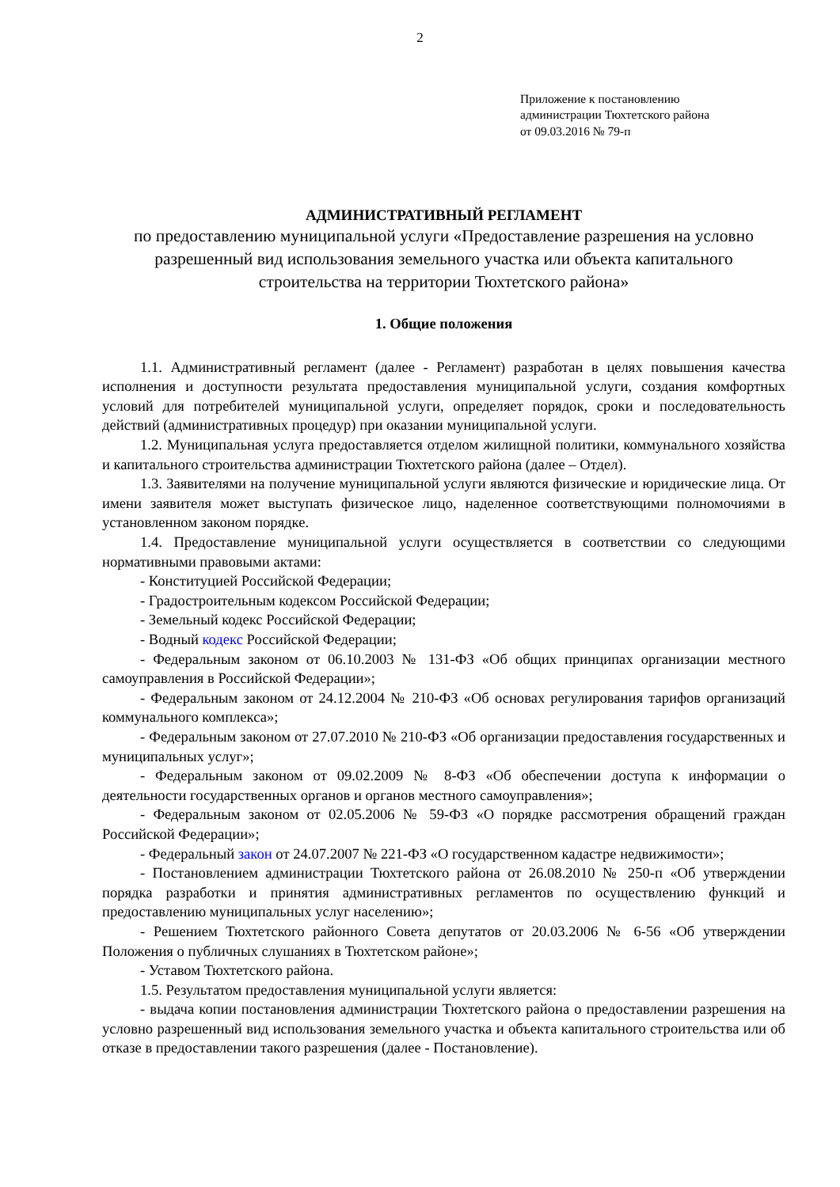2
Приложение к постановлению
администрации Тюхтетского района
от 09.03.2016 № 79-п
АДМИНИСТРАТИВНЫЙ РЕГЛАМЕНТ
по предоставлению муниципальной услуги «Предоставление разрешения на условно разрешенный вид использования земельного участка или объекта капитального строительства на территории Тюхтетского района»
1. Общие положения
1.1. Административный регламент (далее - Регламент) разработан в целях повышения качества исполнения и доступности результата предоставления муниципальной услуги, создания комфортных условий для потребителей муниципальной услуги, определяет порядок, сроки и последовательность действий (административных процедур) при оказании муниципальной услуги.
1.2. Муниципальная услуга предоставляется отделом жилищной политики, коммунального хозяйства и капитального строительства администрации Тюхтетского района (далее – Отдел).
1.3. Заявителями на получение муниципальной услуги являются физические и юридические лица. От имени заявителя может выступать физическое лицо, наделенное соответствующими полномочиями в установленном законом порядке.
1.4. Предоставление муниципальной услуги осуществляется в соответствии со следующими нормативными правовыми актами:
- Конституцией Российской Федерации;
- Градостроительным кодексом Российской Федерации;
- Земельный кодекс Российской Федерации;
- Водный кодекс Российской Федерации;
- Федеральным законом от 06.10.2003 № 131-ФЗ «Об общих принципах организации местного самоуправления в Российской Федерации»;
- Федеральным законом от 24.12.2004 № 210-ФЗ «Об основах регулирования тарифов организаций коммунального комплекса»;
- Федеральным законом от 27.07.2010 № 210-ФЗ «Об организации предоставления государственных и муниципальных услуг»;
- Федеральным законом от 09.02.2009 № 8-ФЗ «Об обеспечении доступа к информации о деятельности государственных органов и органов местного самоуправления»;
- Федеральным законом от 02.05.2006 № 59-ФЗ «О порядке рассмотрения обращений граждан Российской Федерации»;
- Федеральный закон от 24.07.2007 № 221-ФЗ «О государственном кадастре недвижимости»;
- Постановлением администрации Тюхтетского района от 26.08.2010 № 250-п «Об утверждении порядка разработки и принятия административных регламентов по осуществлению функций и предоставлению муниципальных услуг населению»;
- Решением Тюхтетского районного Совета депутатов от 20.03.2006 № 6-56 «Об утверждении Положения о публичных слушаниях в Тюхтетском районе»;
- Уставом Тюхтетского района.
1.5. Результатом предоставления муниципальной услуги является:
- выдача копии постановления администрации Тюхтетского района о предоставлении разрешения на условно разрешенный вид использования земельного участка и объекта капитального строительства или об отказе в предоставлении такого разрешения (далее - Постановление).